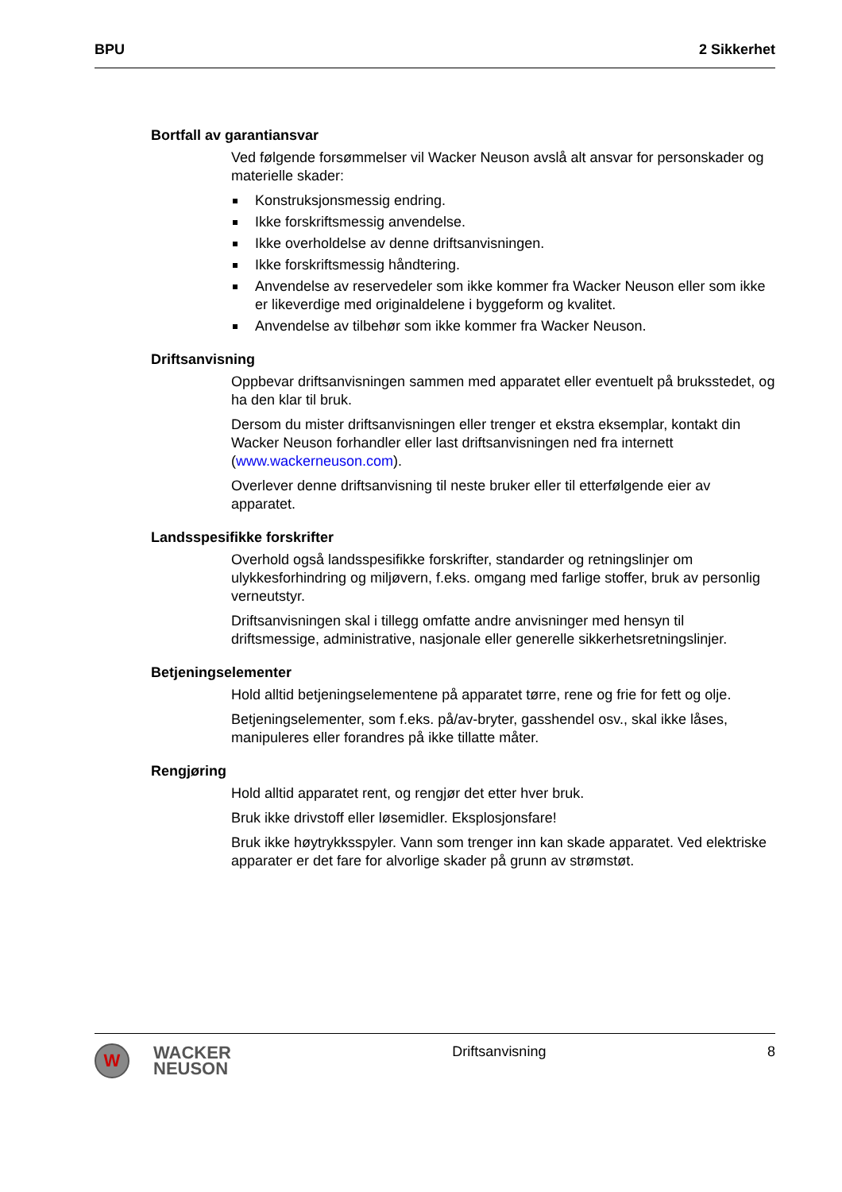BPU 2 Sikkerhet
Bortfall av garantiansvar
Ved følgende forsømmelser vil Wacker Neuson avslå alt ansvar for personskader og materielle skader:
Konstruksjonsmessig endring.
Ikke forskriftsmessig anvendelse.
Ikke overholdelse av denne driftsanvisningen.
Ikke forskriftsmessig håndtering.
Anvendelse av reservedeler som ikke kommer fra Wacker Neuson eller som ikke er likeverdige med originaldelene i byggeform og kvalitet.
Anvendelse av tilbehør som ikke kommer fra Wacker Neuson.
Driftsanvisning
Oppbevar driftsanvisningen sammen med apparatet eller eventuelt på bruksstedet, og ha den klar til bruk.
Dersom du mister driftsanvisningen eller trenger et ekstra eksemplar, kontakt din Wacker Neuson forhandler eller last driftsanvisningen ned fra internett (www.wackerneuson.com).
Overlever denne driftsanvisning til neste bruker eller til etterfølgende eier av apparatet.
Landsspesifikke forskrifter
Overhold også landsspesifikke forskrifter, standarder og retningslinjer om ulykkesforhindring og miljøvern, f.eks. omgang med farlige stoffer, bruk av personlig verneutstyr.
Driftsanvisningen skal i tillegg omfatte andre anvisninger med hensyn til driftsmessige, administrative, nasjonale eller generelle sikkerhetsretningslinjer.
Betjeningselementer
Hold alltid betjeningselementene på apparatet tørre, rene og frie for fett og olje.
Betjeningselementer, som f.eks. på/av-bryter, gasshendel osv., skal ikke låses, manipuleres eller forandres på ikke tillatte måter.
Rengjøring
Hold alltid apparatet rent, og rengjør det etter hver bruk.
Bruk ikke drivstoff eller løsemidler. Eksplosjonsfare!
Bruk ikke høytrykksspyler. Vann som trenger inn kan skade apparatet. Ved elektriske apparater er det fare for alvorlige skader på grunn av strømstøt.
W
WACKER
NEUSON
Driftsanvisning 8